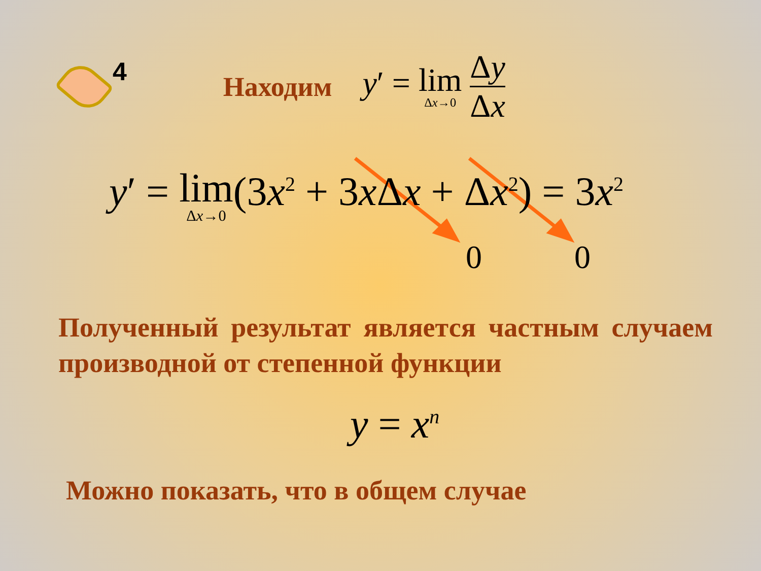4
Находим
y′ = lim Δx→0 Δy Δx
y′ = lim Δx→0(3x<sup>2</sup> + 3x Δx + Δx<sup>2</sup>) = 3x<sup>2</sup>
0 0
Полученный результат является частным случаем производной от степенной функции
y = x<sup>n</sup>
Можно показать, что в общем случае